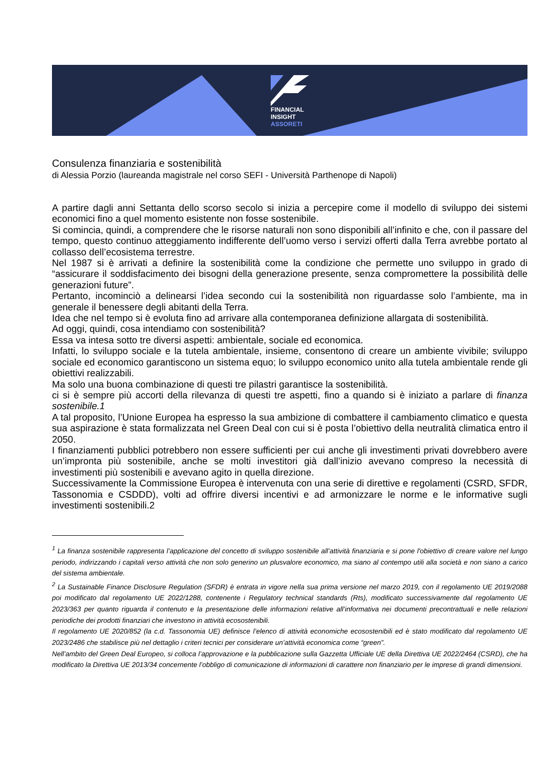FINANCIAL
INSIGHT
ASSORETI
Consulenza finanziaria e sostenibilità
di Alessia Porzio (laureanda magistrale nel corso SEFI - Università Parthenope di Napoli)
A partire dagli anni Settanta dello scorso secolo si inizia a percepire come il modello di sviluppo dei sistemi economici fino a quel momento esistente non fosse sostenibile.
Si comincia, quindi, a comprendere che le risorse naturali non sono disponibili all’infinito e che, con il passare del tempo, questo continuo atteggiamento indifferente dell’uomo verso i servizi offerti dalla Terra avrebbe portato al collasso dell’ecosistema terrestre.
Nel 1987 si è arrivati a definire la sostenibilità come la condizione che permette uno sviluppo in grado di “assicurare il soddisfacimento dei bisogni della generazione presente, senza compromettere la possibilità delle generazioni future”.
Pertanto, incominciò a delinearsi l’idea secondo cui la sostenibilità non riguardasse solo l’ambiente, ma in generale il benessere degli abitanti della Terra.
Idea che nel tempo si è evoluta fino ad arrivare alla contemporanea definizione allargata di sostenibilità.
Ad oggi, quindi, cosa intendiamo con sostenibilità?
Essa va intesa sotto tre diversi aspetti: ambientale, sociale ed economica.
Infatti, lo sviluppo sociale e la tutela ambientale, insieme, consentono di creare un ambiente vivibile; sviluppo sociale ed economico garantiscono un sistema equo; lo sviluppo economico unito alla tutela ambientale rende gli obiettivi realizzabili.
Ma solo una buona combinazione di questi tre pilastri garantisce la sostenibilità.
ci si è sempre più accorti della rilevanza di questi tre aspetti, fino a quando si è iniziato a parlare di finanza sostenibile.1
A tal proposito, l’Unione Europea ha espresso la sua ambizione di combattere il cambiamento climatico e questa sua aspirazione è stata formalizzata nel Green Deal con cui si è posta l’obiettivo della neutralità climatica entro il 2050.
I finanziamenti pubblici potrebbero non essere sufficienti per cui anche gli investimenti privati dovrebbero avere un’impronta più sostenibile, anche se molti investitori già dall’inizio avevano compreso la necessità di investimenti più sostenibili e avevano agito in quella direzione.
Successivamente la Commissione Europea è intervenuta con una serie di direttive e regolamenti (CSRD, SFDR, Tassonomia e CSDDD), volti ad offrire diversi incentivi e ad armonizzare le norme e le informative sugli investimenti sostenibili.2
<sup>1</sup> La finanza sostenibile rappresenta l’applicazione del concetto di sviluppo sostenibile all’attività finanziaria e si pone l'obiettivo di creare valore nel lungo periodo, indirizzando i capitali verso attività che non solo generino un plusvalore economico, ma siano al contempo utili alla società e non siano a carico del sistema ambientale.
<sup>2</sup> La Sustainable Finance Disclosure Regulation (SFDR) è entrata in vigore nella sua prima versione nel marzo 2019, con il regolamento UE 2019/2088 poi modificato dal regolamento UE 2022/1288, contenente i Regulatory technical standards (Rts), modificato successivamente dal regolamento UE 2023/363 per quanto riguarda il contenuto e la presentazione delle informazioni relative all’informativa nei documenti precontrattuali e nelle relazioni periodiche dei prodotti finanziari che investono in attività ecosostenibili.
Il regolamento UE 2020/852 (la c.d. Tassonomia UE) definisce l’elenco di attività economiche ecosostenibili ed è stato modificato dal regolamento UE 2023/2486 che stabilisce più nel dettaglio i criteri tecnici per considerare un’attività economica come “green”.
Nell’ambito del Green Deal Europeo, si colloca l’approvazione e la pubblicazione sulla Gazzetta Ufficiale UE della Direttiva UE 2022/2464 (CSRD), che ha modificato la Direttiva UE 2013/34 concernente l’obbligo di comunicazione di informazioni di carattere non finanziario per le imprese di grandi dimensioni.